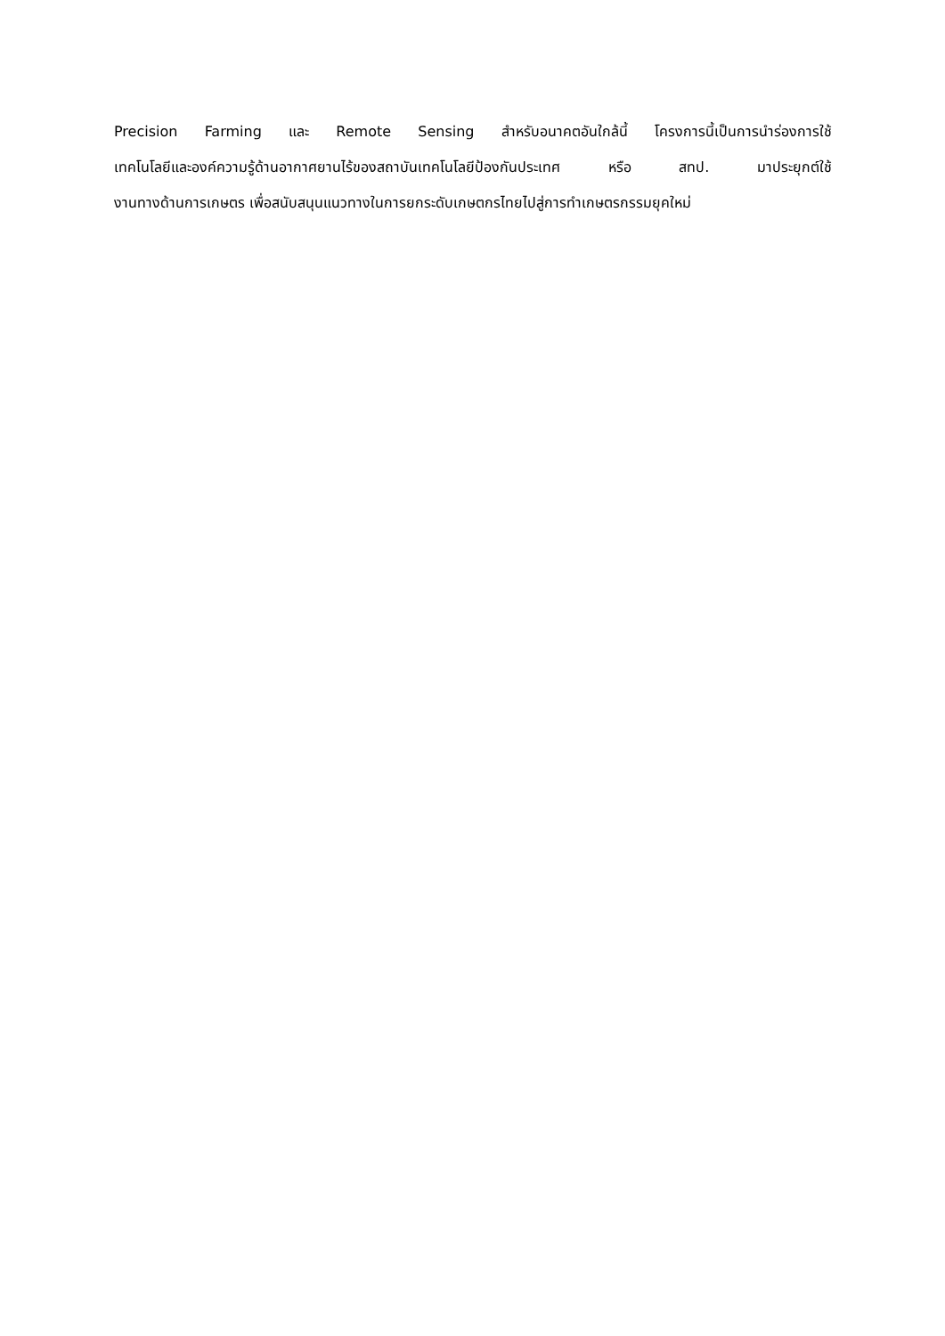Precision Farming และ Remote Sensing สำหรับอนาคตอันใกล้นี้ โครงการนี้เป็นการนำร่องการใช้
เทคโนโลยีและองค์ความรู้ด้านอากาศยานไร้ของสถาบันเทคโนโลยีป้องกันประเทศ หรือ สทป. มาประยุกต์ใช้
งานทางด้านการเกษตร เพื่อสนับสนุนแนวทางในการยกระดับเกษตกรไทยไปสู่การทำเกษตรกรรมยุคใหม่